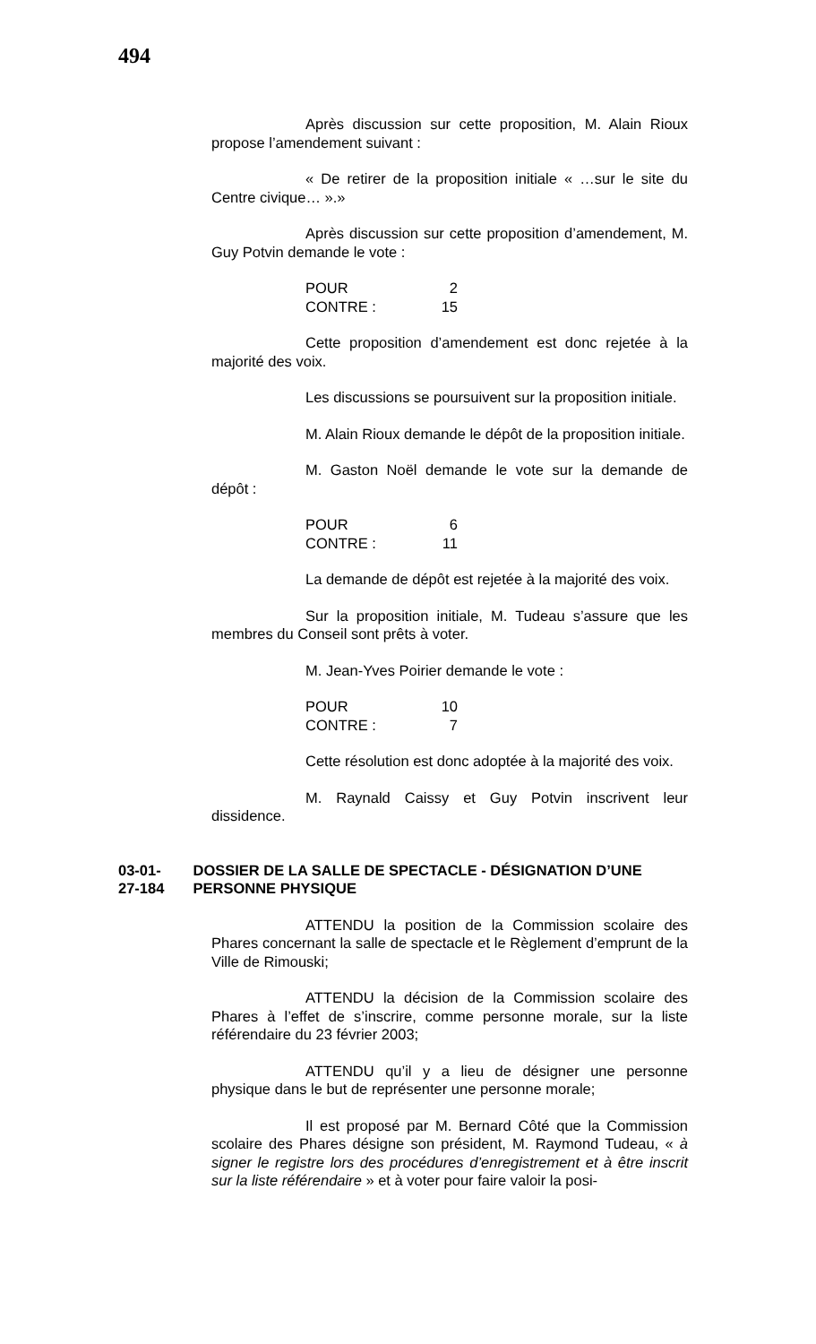494
Après discussion sur cette proposition, M. Alain Rioux propose l’amendement suivant :
« De retirer de la proposition initiale « …sur le site du Centre civique… ».»
Après discussion sur cette proposition d’amendement, M. Guy Potvin demande le vote :
POUR 2
CONTRE : 15
Cette proposition d’amendement est donc rejetée à la majorité des voix.
Les discussions se poursuivent sur la proposition initiale.
M. Alain Rioux demande le dépôt de la proposition initiale.
M. Gaston Noël demande le vote sur la demande de dépôt :
POUR 6
CONTRE : 11
La demande de dépôt est rejetée à la majorité des voix.
Sur la proposition initiale, M. Tudeau s’assure que les membres du Conseil sont prêts à voter.
M. Jean-Yves Poirier demande le vote :
POUR 10
CONTRE : 7
Cette résolution est donc adoptée à la majorité des voix.
M. Raynald Caissy et Guy Potvin inscrivent leur dissidence.
03-01-
27-184
DOSSIER DE LA SALLE DE SPECTACLE - DÉSIGNATION D’UNE PERSONNE PHYSIQUE
ATTENDU la position de la Commission scolaire des Phares concernant la salle de spectacle et le Règlement d’emprunt de la Ville de Rimouski;
ATTENDU la décision de la Commission scolaire des Phares à l’effet de s’inscrire, comme personne morale, sur la liste référendaire du 23 février 2003;
ATTENDU qu’il y a lieu de désigner une personne physique dans le but de représenter une personne morale;
Il est proposé par M. Bernard Côté que la Commission scolaire des Phares désigne son président, M. Raymond Tudeau, « à signer le registre lors des procédures d’enregistrement et à être inscrit sur la liste référendaire » et à voter pour faire valoir la posi-